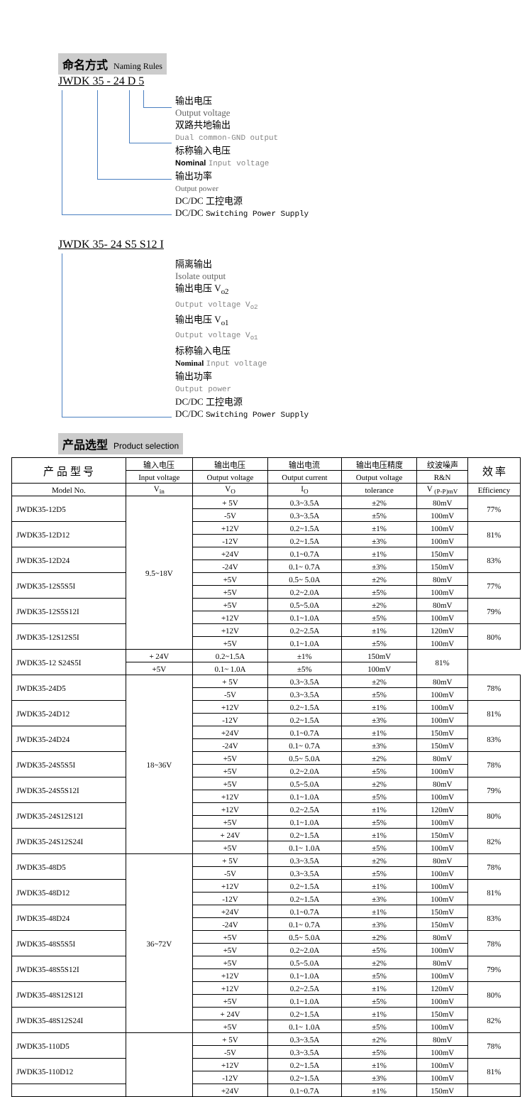命名方式 Naming Rules
JWDK 35 - 24 D 5
输出电压
Output voltage
双路共地输出
Dual common-GND output
标称输入电压
Nominal Input voltage
输出功率
Output power
DC/DC 工控电源
DC/DC Switching Power Supply
JWDK 35- 24 S5 S12 I
隔离输出
Isolate output
输出电压 V<sub>o2</sub>
Output voltage V<sub>o2</sub>
输出电压 V<sub>o1</sub>
Output voltage V<sub>o1</sub>
标称输入电压
Nominal Input voltage
输出功率
Output power
DC/DC 工控电源
DC/DC Switching Power Supply
产品选型 Product selection
| 产 品 型 号 | 输入电压 | 输出电压 | 输出电流 | 输出电压精度 | 纹波噪声 | 效 率 |
| --- | --- | --- | --- | --- | --- | --- |
| | Input voltage | Output voltage | Output current | Output voltage | R&N | |
| Model No. | V<sub>in</sub> | V<sub>O</sub> | I<sub>O</sub> | tolerance | V <sub>(P-P)mV</sub> | Efficiency |
| JWDK35-12D5 | 9.5~18V | + 5V | 0.3~3.5A | ±2% | 80mV | 77% |
| | | -5V | 0.3~3.5A | ±5% | 100mV | |
| JWDK35-12D12 | | +12V | 0.2~1.5A | ±1% | 100mV | 81% |
| | | -12V | 0.2~1.5A | ±3% | 100mV | |
| JWDK35-12D24 | | +24V | 0.1~0.7A | ±1% | 150mV | 83% |
| | | -24V | 0.1~ 0.7A | ±3% | 150mV | |
| JWDK35-12S5S5I | | +5V | 0.5~ 5.0A | ±2% | 80mV | 77% |
| | | +5V | 0.2~2.0A | ±5% | 100mV | |
| JWDK35-12S5S12I | | +5V | 0.5~5.0A | ±2% | 80mV | 79% |
| | | +12V | 0.1~1.0A | ±5% | 100mV | |
| JWDK35-12S12S5I | | +12V | 0.2~2.5A | ±1% | 120mV | 80% |
| | | +5V | 0.1~1.0A | ±5% | 100mV | |
| JWDK35-12 S24S5I | + 24V | 0.2~1.5A | ±1% | 150mV | 81% | |
| | +5V | 0.1~ 1.0A | ±5% | 100mV | | |
| JWDK35-24D5 | 18~36V | + 5V | 0.3~3.5A | ±2% | 80mV | 78% |
| | | -5V | 0.3~3.5A | ±5% | 100mV | |
| JWDK35-24D12 | | +12V | 0.2~1.5A | ±1% | 100mV | 81% |
| | | -12V | 0.2~1.5A | ±3% | 100mV | |
| JWDK35-24D24 | | +24V | 0.1~0.7A | ±1% | 150mV | 83% |
| | | -24V | 0.1~ 0.7A | ±3% | 150mV | |
| JWDK35-24S5S5I | | +5V | 0.5~ 5.0A | ±2% | 80mV | 78% |
| | | +5V | 0.2~2.0A | ±5% | 100mV | |
| JWDK35-24S5S12I | | +5V | 0.5~5.0A | ±2% | 80mV | 79% |
| | | +12V | 0.1~1.0A | ±5% | 100mV | |
| JWDK35-24S12S12I | | +12V | 0.2~2.5A | ±1% | 120mV | 80% |
| | | +5V | 0.1~1.0A | ±5% | 100mV | |
| JWDK35-24S12S24I | | + 24V | 0.2~1.5A | ±1% | 150mV | 82% |
| | | +5V | 0.1~ 1.0A | ±5% | 100mV | |
| JWDK35-48D5 | 36~72V | + 5V | 0.3~3.5A | ±2% | 80mV | 78% |
| | | -5V | 0.3~3.5A | ±5% | 100mV | |
| JWDK35-48D12 | | +12V | 0.2~1.5A | ±1% | 100mV | 81% |
| | | -12V | 0.2~1.5A | ±3% | 100mV | |
| JWDK35-48D24 | | +24V | 0.1~0.7A | ±1% | 150mV | 83% |
| | | -24V | 0.1~ 0.7A | ±3% | 150mV | |
| JWDK35-48S5S5I | | +5V | 0.5~ 5.0A | ±2% | 80mV | 78% |
| | | +5V | 0.2~2.0A | ±5% | 100mV | |
| JWDK35-48S5S12I | | +5V | 0.5~5.0A | ±2% | 80mV | 79% |
| | | +12V | 0.1~1.0A | ±5% | 100mV | |
| JWDK35-48S12S12I | | +12V | 0.2~2.5A | ±1% | 120mV | 80% |
| | | +5V | 0.1~1.0A | ±5% | 100mV | |
| JWDK35-48S12S24I | | + 24V | 0.2~1.5A | ±1% | 150mV | 82% |
| | | +5V | 0.1~ 1.0A | ±5% | 100mV | |
| JWDK35-110D5 | | + 5V | 0.3~3.5A | ±2% | 80mV | 78% |
| | | -5V | 0.3~3.5A | ±5% | 100mV | |
| JWDK35-110D12 | | +12V | 0.2~1.5A | ±1% | 100mV | 81% |
| | | -12V | 0.2~1.5A | ±3% | 100mV | |
| | | +24V | 0.1~0.7A | ±1% | 150mV | |